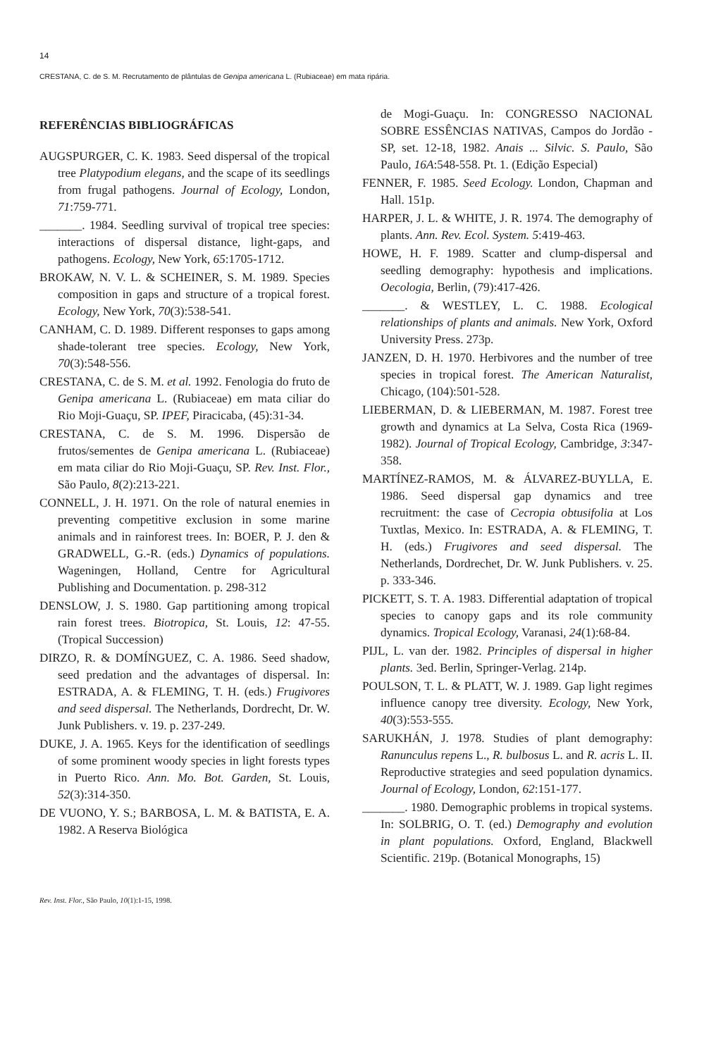14
CRESTANA, C. de S. M. Recrutamento de plântulas de Genipa americana L. (Rubiaceae) em mata ripária.
REFERÊNCIAS BIBLIOGRÁFICAS
AUGSPURGER, C. K. 1983. Seed dispersal of the tropical tree Platypodium elegans, and the scape of its seedlings from frugal pathogens. Journal of Ecology, London, 71:759-771.
_______. 1984. Seedling survival of tropical tree species: interactions of dispersal distance, light-gaps, and pathogens. Ecology, New York, 65:1705-1712.
BROKAW, N. V. L. & SCHEINER, S. M. 1989. Species composition in gaps and structure of a tropical forest. Ecology, New York, 70(3):538-541.
CANHAM, C. D. 1989. Different responses to gaps among shade-tolerant tree species. Ecology, New York, 70(3):548-556.
CRESTANA, C. de S. M. et al. 1992. Fenologia do fruto de Genipa americana L. (Rubiaceae) em mata ciliar do Rio Moji-Guaçu, SP. IPEF, Piracicaba, (45):31-34.
CRESTANA, C. de S. M. 1996. Dispersão de frutos/sementes de Genipa americana L. (Rubiaceae) em mata ciliar do Rio Moji-Guaçu, SP. Rev. Inst. Flor., São Paulo, 8(2):213-221.
CONNELL, J. H. 1971. On the role of natural enemies in preventing competitive exclusion in some marine animals and in rainforest trees. In: BOER, P. J. den & GRADWELL, G.-R. (eds.) Dynamics of populations. Wageningen, Holland, Centre for Agricultural Publishing and Documentation. p. 298-312
DENSLOW, J. S. 1980. Gap partitioning among tropical rain forest trees. Biotropica, St. Louis, 12: 47-55. (Tropical Succession)
DIRZO, R. & DOMÍNGUEZ, C. A. 1986. Seed shadow, seed predation and the advantages of dispersal. In: ESTRADA, A. & FLEMING, T. H. (eds.) Frugivores and seed dispersal. The Netherlands, Dordrecht, Dr. W. Junk Publishers. v. 19. p. 237-249.
DUKE, J. A. 1965. Keys for the identification of seedlings of some prominent woody species in light forests types in Puerto Rico. Ann. Mo. Bot. Garden, St. Louis, 52(3):314-350.
DE VUONO, Y. S.; BARBOSA, L. M. & BATISTA, E. A. 1982. A Reserva Biológica
de Mogi-Guaçu. In: CONGRESSO NACIONAL SOBRE ESSÊNCIAS NATIVAS, Campos do Jordão - SP, set. 12-18, 1982. Anais ... Silvic. S. Paulo, São Paulo, 16A:548-558. Pt. 1. (Edição Especial)
FENNER, F. 1985. Seed Ecology. London, Chapman and Hall. 151p.
HARPER, J. L. & WHITE, J. R. 1974. The demography of plants. Ann. Rev. Ecol. System. 5:419-463.
HOWE, H. F. 1989. Scatter and clump-dispersal and seedling demography: hypothesis and implications. Oecologia, Berlin, (79):417-426.
_______. & WESTLEY, L. C. 1988. Ecological relationships of plants and animals. New York, Oxford University Press. 273p.
JANZEN, D. H. 1970. Herbivores and the number of tree species in tropical forest. The American Naturalist, Chicago, (104):501-528.
LIEBERMAN, D. & LIEBERMAN, M. 1987. Forest tree growth and dynamics at La Selva, Costa Rica (1969-1982). Journal of Tropical Ecology, Cambridge, 3:347-358.
MARTÍNEZ-RAMOS, M. & ÁLVAREZ-BUYLLA, E. 1986. Seed dispersal gap dynamics and tree recruitment: the case of Cecropia obtusifolia at Los Tuxtlas, Mexico. In: ESTRADA, A. & FLEMING, T. H. (eds.) Frugivores and seed dispersal. The Netherlands, Dordrechet, Dr. W. Junk Publishers. v. 25. p. 333-346.
PICKETT, S. T. A. 1983. Differential adaptation of tropical species to canopy gaps and its role community dynamics. Tropical Ecology, Varanasi, 24(1):68-84.
PIJL, L. van der. 1982. Principles of dispersal in higher plants. 3ed. Berlin, Springer-Verlag. 214p.
POULSON, T. L. & PLATT, W. J. 1989. Gap light regimes influence canopy tree diversity. Ecology, New York, 40(3):553-555.
SARUKHÁN, J. 1978. Studies of plant demography: Ranunculus repens L., R. bulbosus L. and R. acris L. II. Reproductive strategies and seed population dynamics. Journal of Ecology, London, 62:151-177.
_______. 1980. Demographic problems in tropical systems. In: SOLBRIG, O. T. (ed.) Demography and evolution in plant populations. Oxford, England, Blackwell Scientific. 219p. (Botanical Monographs, 15)
Rev. Inst. Flor., São Paulo, 10(1):1-15, 1998.